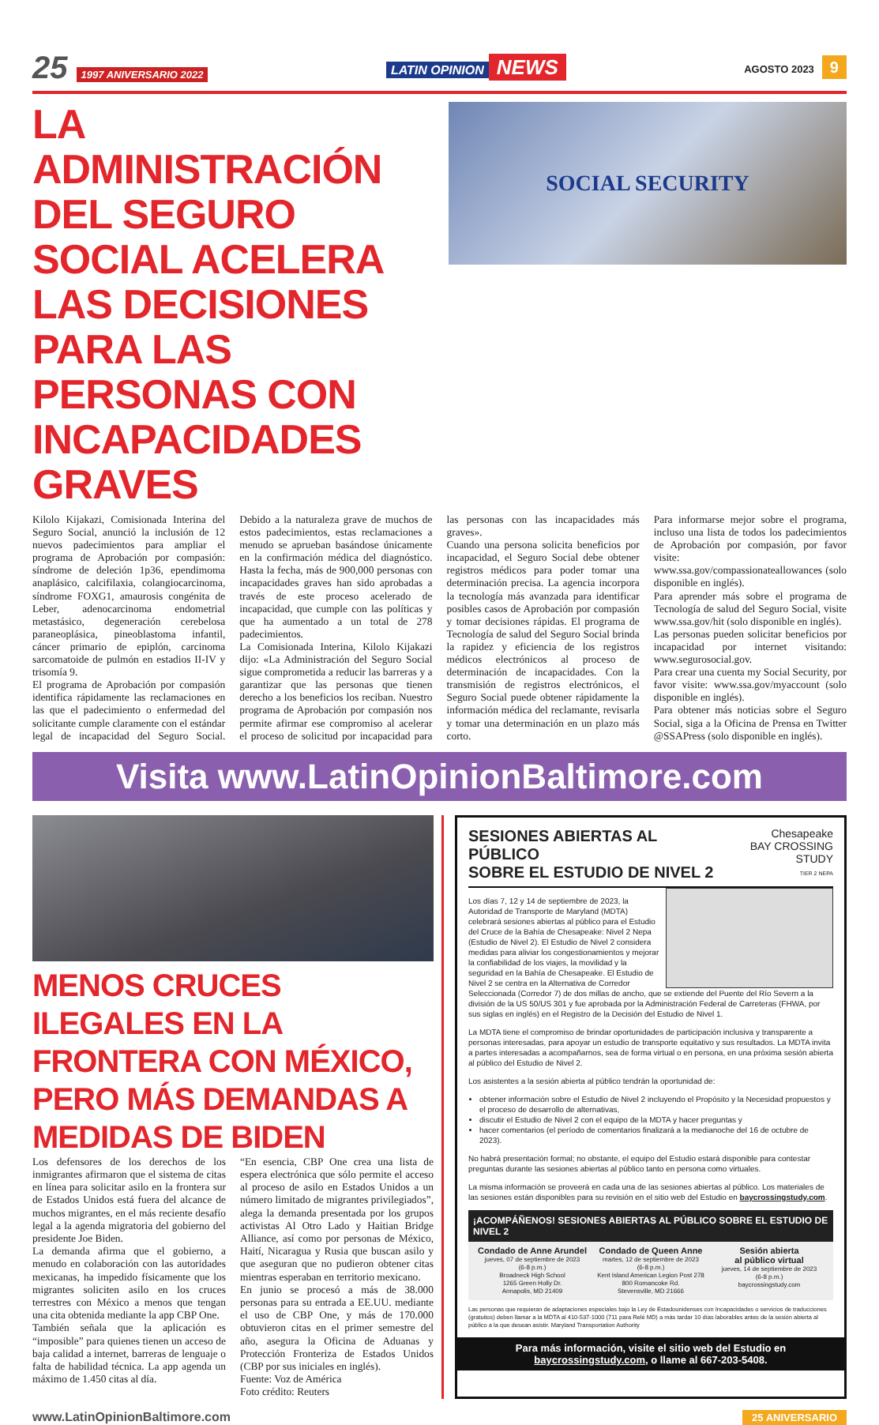25 1997 ANIVERSARIO 2022
LATIN OPINION NEWS
AGOSTO 2023 9
LA ADMINISTRACIÓN DEL SEGURO SOCIAL ACELERA LAS DECISIONES PARA LAS PERSONAS CON INCAPACIDADES GRAVES
SOCIAL SECURITY
Kilolo Kijakazi, Comisionada Interina del Seguro Social, anunció la inclusión de 12 nuevos padecimientos para ampliar el programa de Aprobación por compasión: síndrome de deleción 1p36, ependimoma anaplásico, calcifilaxia, colangiocarcinoma, síndrome FOXG1, amaurosis congénita de Leber, adenocarcinoma endometrial metastásico, degeneración cerebelosa paraneoplásica, pineoblastoma infantil, cáncer primario de epiplón, carcinoma sarcomatoide de pulmón en estadios II-IV y trisomía 9.
El programa de Aprobación por compasión identifica rápidamente las reclamaciones en las que el padecimiento o enfermedad del solicitante cumple claramente con el estándar legal de incapacidad del Seguro Social. Debido a la naturaleza grave de muchos de estos padecimientos, estas reclamaciones a menudo se aprueban basándose únicamente en la confirmación médica del diagnóstico. Hasta la fecha, más de 900,000 personas con incapacidades graves han sido aprobadas a través de este proceso acelerado de incapacidad, que cumple con las políticas y que ha aumentado a un total de 278 padecimientos.
La Comisionada Interina, Kilolo Kijakazi dijo: «La Administración del Seguro Social sigue comprometida a reducir las barreras y a garantizar que las personas que tienen derecho a los beneficios los reciban. Nuestro programa de Aprobación por compasión nos permite afirmar ese compromiso al acelerar el proceso de solicitud por incapacidad para las personas con las incapacidades más graves».
Cuando una persona solicita beneficios por incapacidad, el Seguro Social debe obtener registros médicos para poder tomar una determinación precisa. La agencia incorpora la tecnología más avanzada para identificar posibles casos de Aprobación por compasión y tomar decisiones rápidas. El programa de Tecnología de salud del Seguro Social brinda la rapidez y eficiencia de los registros médicos electrónicos al proceso de determinación de incapacidades. Con la transmisión de registros electrónicos, el Seguro Social puede obtener rápidamente la información médica del reclamante, revisarla y tomar una determinación en un plazo más corto.
Para informarse mejor sobre el programa, incluso una lista de todos los padecimientos de Aprobación por compasión, por favor visite: www.ssa.gov/compassionateallowances (solo disponible en inglés).
Para aprender más sobre el programa de Tecnología de salud del Seguro Social, visite www.ssa.gov/hit (solo disponible en inglés).
Las personas pueden solicitar beneficios por incapacidad por internet visitando: www.segurosocial.gov.
Para crear una cuenta my Social Security, por favor visite: www.ssa.gov/myaccount (solo disponible en inglés).
Para obtener más noticias sobre el Seguro Social, siga a la Oficina de Prensa en Twitter @SSAPress (solo disponible en inglés).
Visita www.LatinOpinionBaltimore.com
MENOS CRUCES ILEGALES EN LA FRONTERA CON MÉXICO, PERO MÁS DEMANDAS A MEDIDAS DE BIDEN
Los defensores de los derechos de los inmigrantes afirmaron que el sistema de citas en línea para solicitar asilo en la frontera sur de Estados Unidos está fuera del alcance de muchos migrantes, en el más reciente desafío legal a la agenda migratoria del gobierno del presidente Joe Biden.
La demanda afirma que el gobierno, a menudo en colaboración con las autoridades mexicanas, ha impedido físicamente que los migrantes soliciten asilo en los cruces terrestres con México a menos que tengan una cita obtenida mediante la app CBP One.
También señala que la aplicación es “imposible” para quienes tienen un acceso de baja calidad a internet, barreras de lenguaje o falta de habilidad técnica. La app agenda un máximo de 1.450 citas al día.
“En esencia, CBP One crea una lista de espera electrónica que sólo permite el acceso al proceso de asilo en Estados Unidos a un número limitado de migrantes privilegiados”, alega la demanda presentada por los grupos activistas Al Otro Lado y Haitian Bridge Alliance, así como por personas de México, Haití, Nicaragua y Rusia que buscan asilo y que aseguran que no pudieron obtener citas mientras esperaban en territorio mexicano.
En junio se procesó a más de 38.000 personas para su entrada a EE.UU. mediante el uso de CBP One, y más de 170.000 obtuvieron citas en el primer semestre del año, asegura la Oficina de Aduanas y Protección Fronteriza de Estados Unidos (CBP por sus iniciales en inglés).
Fuente: Voz de América
Foto crédito: Reuters
SESIONES ABIERTAS AL PÚBLICO
SOBRE EL ESTUDIO DE NIVEL 2 Chesapeake
BAY CROSSING STUDY
TIER 2 NEPA
Los días 7, 12 y 14 de septiembre de 2023, la Autoridad de Transporte de Maryland (MDTA) celebrará sesiones abiertas al público para el Estudio del Cruce de la Bahía de Chesapeake: Nivel 2 Nepa (Estudio de Nivel 2). El Estudio de Nivel 2 considera medidas para aliviar los congestionamientos y mejorar la confiabilidad de los viajes, la movilidad y la seguridad en la Bahía de Chesapeake. El Estudio de Nivel 2 se centra en la Alternativa de Corredor Seleccionada (Corredor 7) de dos millas de ancho, que se extiende del Puente del Río Severn a la división de la US 50/US 301 y fue aprobada por la Administración Federal de Carreteras (FHWA, por sus siglas en inglés) en el Registro de la Decisión del Estudio de Nivel 1.
La MDTA tiene el compromiso de brindar oportunidades de participación inclusiva y transparente a personas interesadas, para apoyar un estudio de transporte equitativo y sus resultados. La MDTA invita a partes interesadas a acompañarnos, sea de forma virtual o en persona, en una próxima sesión abierta al público del Estudio de Nivel 2.
Los asistentes a la sesión abierta al público tendrán la oportunidad de:
obtener información sobre el Estudio de Nivel 2 incluyendo el Propósito y la Necesidad propuestos y el proceso de desarrollo de alternativas,
discutir el Estudio de Nivel 2 con el equipo de la MDTA y hacer preguntas y
hacer comentarios (el período de comentarios finalizará a la medianoche del 16 de octubre de 2023).
No habrá presentación formal; no obstante, el equipo del Estudio estará disponible para contestar preguntas durante las sesiones abiertas al público tanto en persona como virtuales.
La misma información se proveerá en cada una de las sesiones abiertas al público. Los materiales de las sesiones están disponibles para su revisión en el sitio web del Estudio en baycrossingstudy.com.
¡ACOMPÁÑENOS! SESIONES ABIERTAS AL PÚBLICO SOBRE EL ESTUDIO DE NIVEL 2
Condado de Anne Arundel
jueves, 07 de septiembre de 2023
(6-8 p.m.)
Broadneck High School
1265 Green Holly Dr.
Annapolis, MD 21409
Condado de Queen Anne
martes, 12 de septiembre de 2023
(6-8 p.m.)
Kent Island American Legion Post 278
800 Romancoke Rd.
Stevensville, MD 21666
Sesión abierta
al público virtual
jueves, 14 de septiembre de 2023
(6-8 p.m.)
baycrossingstudy.com
Las personas que requieran de adaptaciones especiales bajo la Ley de Estadounidenses con Incapacidades o servicios de traducciones (gratuitos) deben llamar a la MDTA al 410-537-1000 (711 para Relé MD) a más tardar 10 días laborables antes de la sesión abierta al público a la que desean asistir. Maryland Transportation Authority
Para más información, visite el sitio web del Estudio en
baycrossingstudy.com, o llame al 667-203-5408.
www.LatinOpinionBaltimore.com 25 ANIVERSARIO